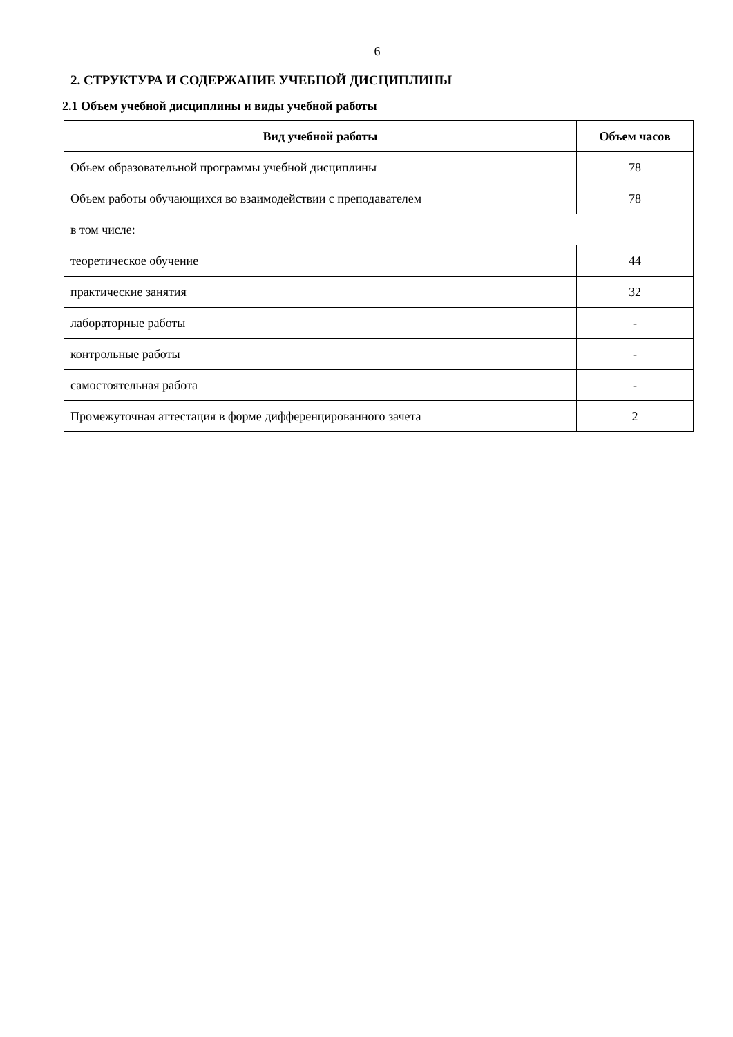6
2. СТРУКТУРА И СОДЕРЖАНИЕ УЧЕБНОЙ ДИСЦИПЛИНЫ
2.1 Объем учебной дисциплины и виды учебной работы
| Вид учебной работы | Объем часов |
| --- | --- |
| Объем образовательной программы учебной дисциплины | 78 |
| Объем работы обучающихся во взаимодействии с преподавателем | 78 |
| в том числе: | |
| теоретическое обучение | 44 |
| практические занятия | 32 |
| лабораторные работы | - |
| контрольные работы | - |
| самостоятельная работа | - |
| Промежуточная аттестация в форме дифференцированного зачета | 2 |